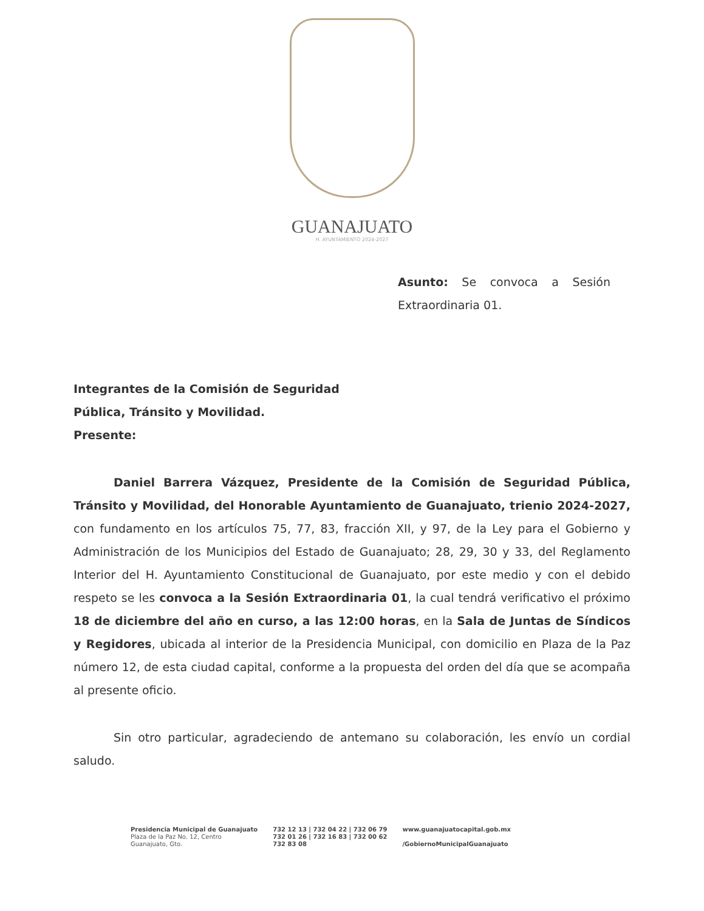GUANAJUATO
H. AYUNTAMIENTO 2024-2027
Asunto: Se convoca a Sesión Extraordinaria 01.
Integrantes de la Comisión de Seguridad
Pública, Tránsito y Movilidad.
Presente:
Daniel Barrera Vázquez, Presidente de la Comisión de Seguridad Pública, Tránsito y Movilidad, del Honorable Ayuntamiento de Guanajuato, trienio 2024-2027, con fundamento en los artículos 75, 77, 83, fracción XII, y 97, de la Ley para el Gobierno y Administración de los Municipios del Estado de Guanajuato; 28, 29, 30 y 33, del Reglamento Interior del H. Ayuntamiento Constitucional de Guanajuato, por este medio y con el debido respeto se les convoca a la Sesión Extraordinaria 01, la cual tendrá verificativo el próximo 18 de diciembre del año en curso, a las 12:00 horas, en la Sala de Juntas de Síndicos y Regidores, ubicada al interior de la Presidencia Municipal, con domicilio en Plaza de la Paz número 12, de esta ciudad capital, conforme a la propuesta del orden del día que se acompaña al presente oficio.
Sin otro particular, agradeciendo de antemano su colaboración, les envío un cordial saludo.
Presidencia Municipal de Guanajuato
Plaza de la Paz No. 12, Centro
Guanajuato, Gto.
732 12 13 | 732 04 22 | 732 06 79
732 01 26 | 732 16 83 | 732 00 62
732 83 08
www.guanajuatocapital.gob.mx
/GobiernoMunicipalGuanajuato